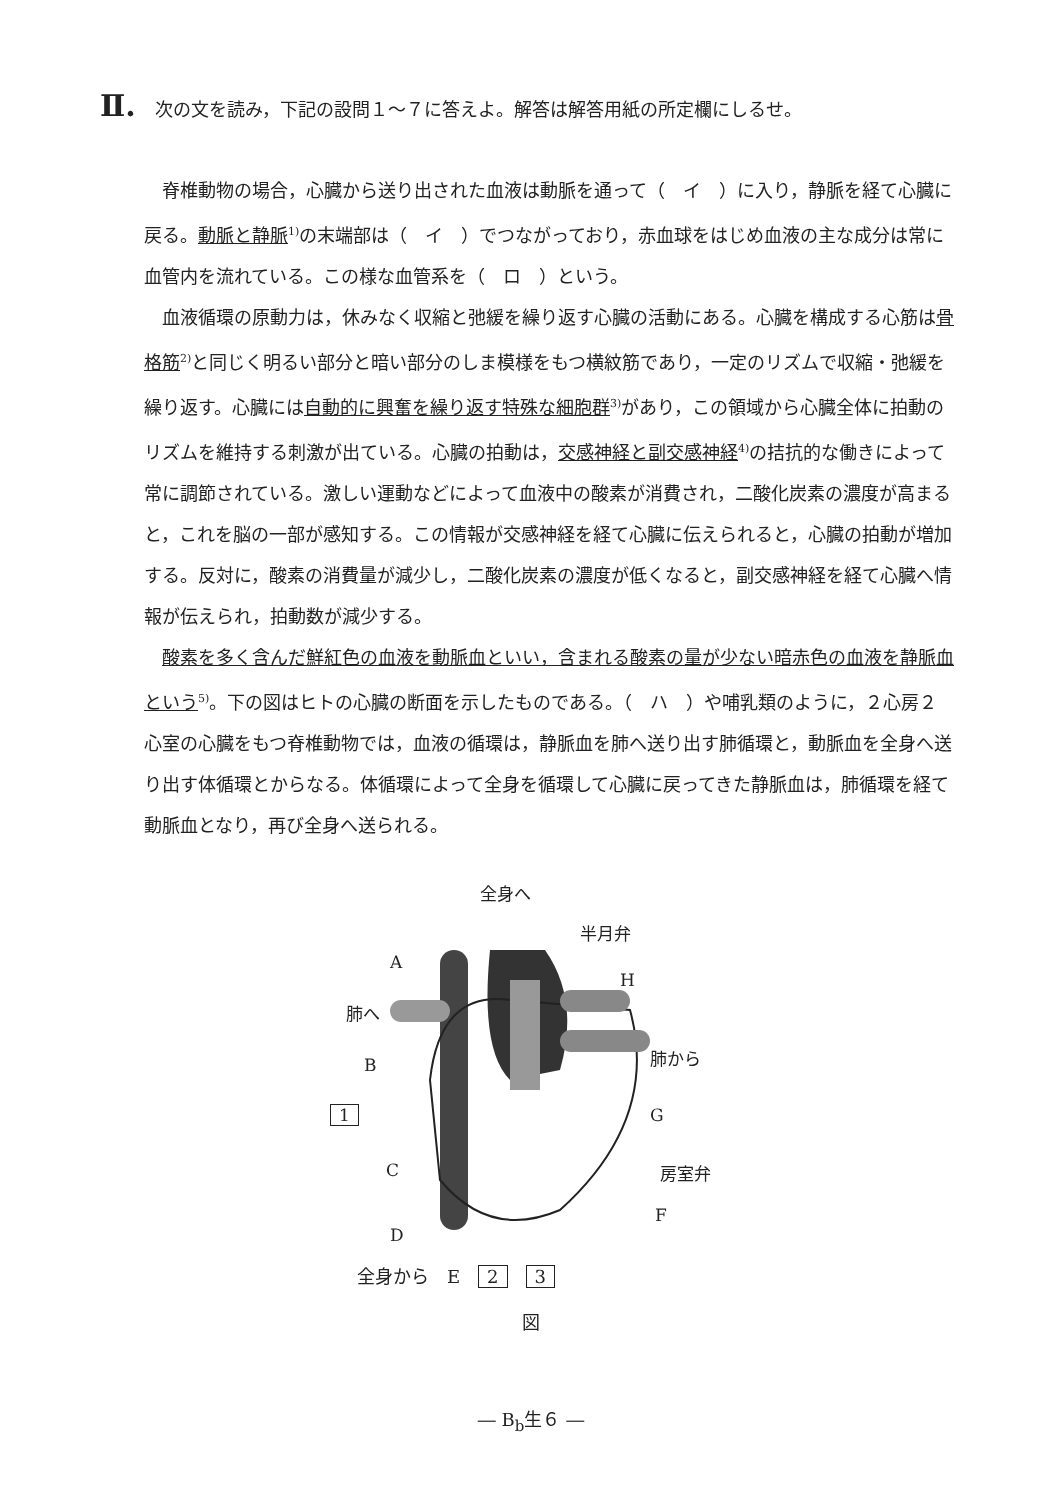Ⅱ. 次の文を読み，下記の設問１～７に答えよ。解答は解答用紙の所定欄にしるせ。
脊椎動物の場合，心臓から送り出された血液は動脈を通って（　イ　）に入り，静脈を経て心臓に戻る。動脈と静脈<sup>1)</sup>の末端部は（　イ　）でつながっており，赤血球をはじめ血液の主な成分は常に血管内を流れている。この様な血管系を（　ロ　）という。
血液循環の原動力は，休みなく収縮と弛緩を繰り返す心臓の活動にある。心臓を構成する心筋は骨格筋<sup>2)</sup>と同じく明るい部分と暗い部分のしま模様をもつ横紋筋であり，一定のリズムで収縮・弛緩を繰り返す。心臓には自動的に興奮を繰り返す特殊な細胞群<sup>3)</sup>があり，この領域から心臓全体に拍動のリズムを維持する刺激が出ている。心臓の拍動は，交感神経と副交感神経<sup>4)</sup>の拮抗的な働きによって常に調節されている。激しい運動などによって血液中の酸素が消費され，二酸化炭素の濃度が高まると，これを脳の一部が感知する。この情報が交感神経を経て心臓に伝えられると，心臓の拍動が増加する。反対に，酸素の消費量が減少し，二酸化炭素の濃度が低くなると，副交感神経を経て心臓へ情報が伝えられ，拍動数が減少する。
酸素を多く含んだ鮮紅色の血液を動脈血といい，含まれる酸素の量が少ない暗赤色の血液を静脈血という<sup>5)</sup>。下の図はヒトの心臓の断面を示したものである。（　ハ　）や哺乳類のように，２心房２心室の心臓をもつ脊椎動物では，血液の循環は，静脈血を肺へ送り出す肺循環と，動脈血を全身へ送り出す体循環とからなる。体循環によって全身を循環して心臓に戻ってきた静脈血は，肺循環を経て動脈血となり，再び全身へ送られる。
全身へ
半月弁
A
H
肺へ
肺から B
1 G
C 房室弁
F
D
全身から　E　2　3
図
― B<sub>b</sub>生６ ―